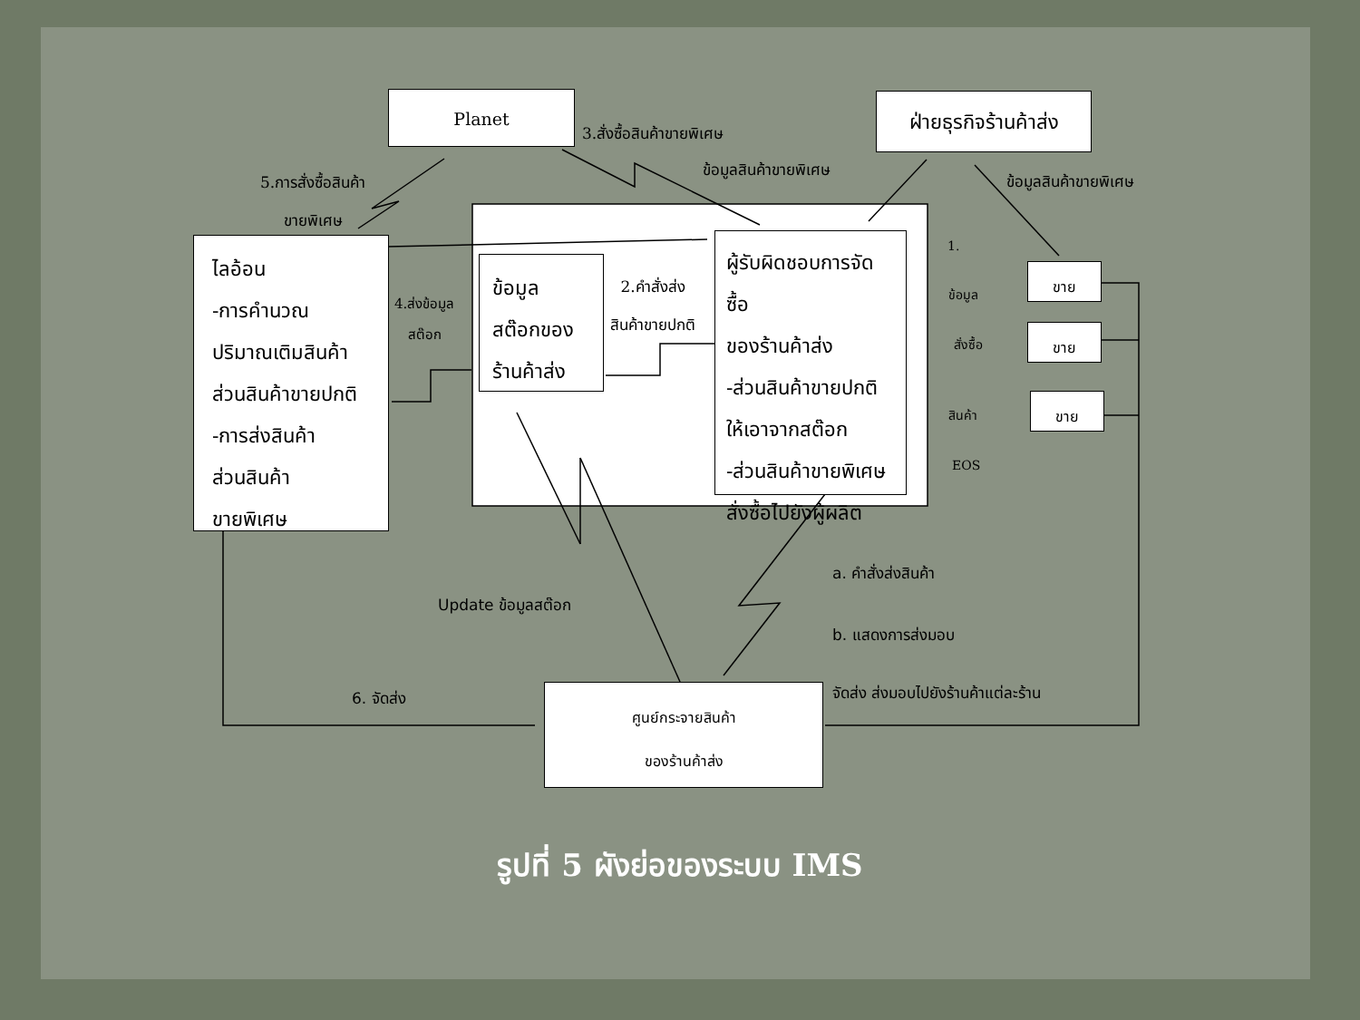Planet
ฝ่ายธุรกิจร้านค้าส่ง
ไลอ้อน
-การคำนวณ
ปริมาณเติมสินค้า
ส่วนสินค้าขายปกติ
-การส่งสินค้า
ส่วนสินค้า
ขายพิเศษ
ข้อมูล
สต๊อกของ
ร้านค้าส่ง
ผู้รับผิดชอบการจัดซื้อ
ของร้านค้าส่ง
-ส่วนสินค้าขายปกติ
ให้เอาจากสต๊อก
-ส่วนสินค้าขายพิเศษ
สั่งซื้อไปยังผู้ผลิต
ขาย
ขาย
ขาย
ศูนย์กระจายสินค้า
ของร้านค้าส่ง
3.สั่งซื้อสินค้าขายพิเศษ
ข้อมูลสินค้าขายพิเศษ
ข้อมูลสินค้าขายพิเศษ
5.การสั่งซื้อสินค้า
ขายพิเศษ
4.ส่งข้อมูล
สต๊อก
2.คำสั่งส่ง
สินค้าขายปกติ
1.
ข้อมูล
สั่งซื้อ
สินค้า
EOS
a. คำสั่งส่งสินค้า
b. แสดงการส่งมอบ
จัดส่ง ส่งมอบไปยังร้านค้าแต่ละร้าน
Update ข้อมูลสต๊อก
6. จัดส่ง
รูปที่ 5 ผังย่อของระบบ IMS